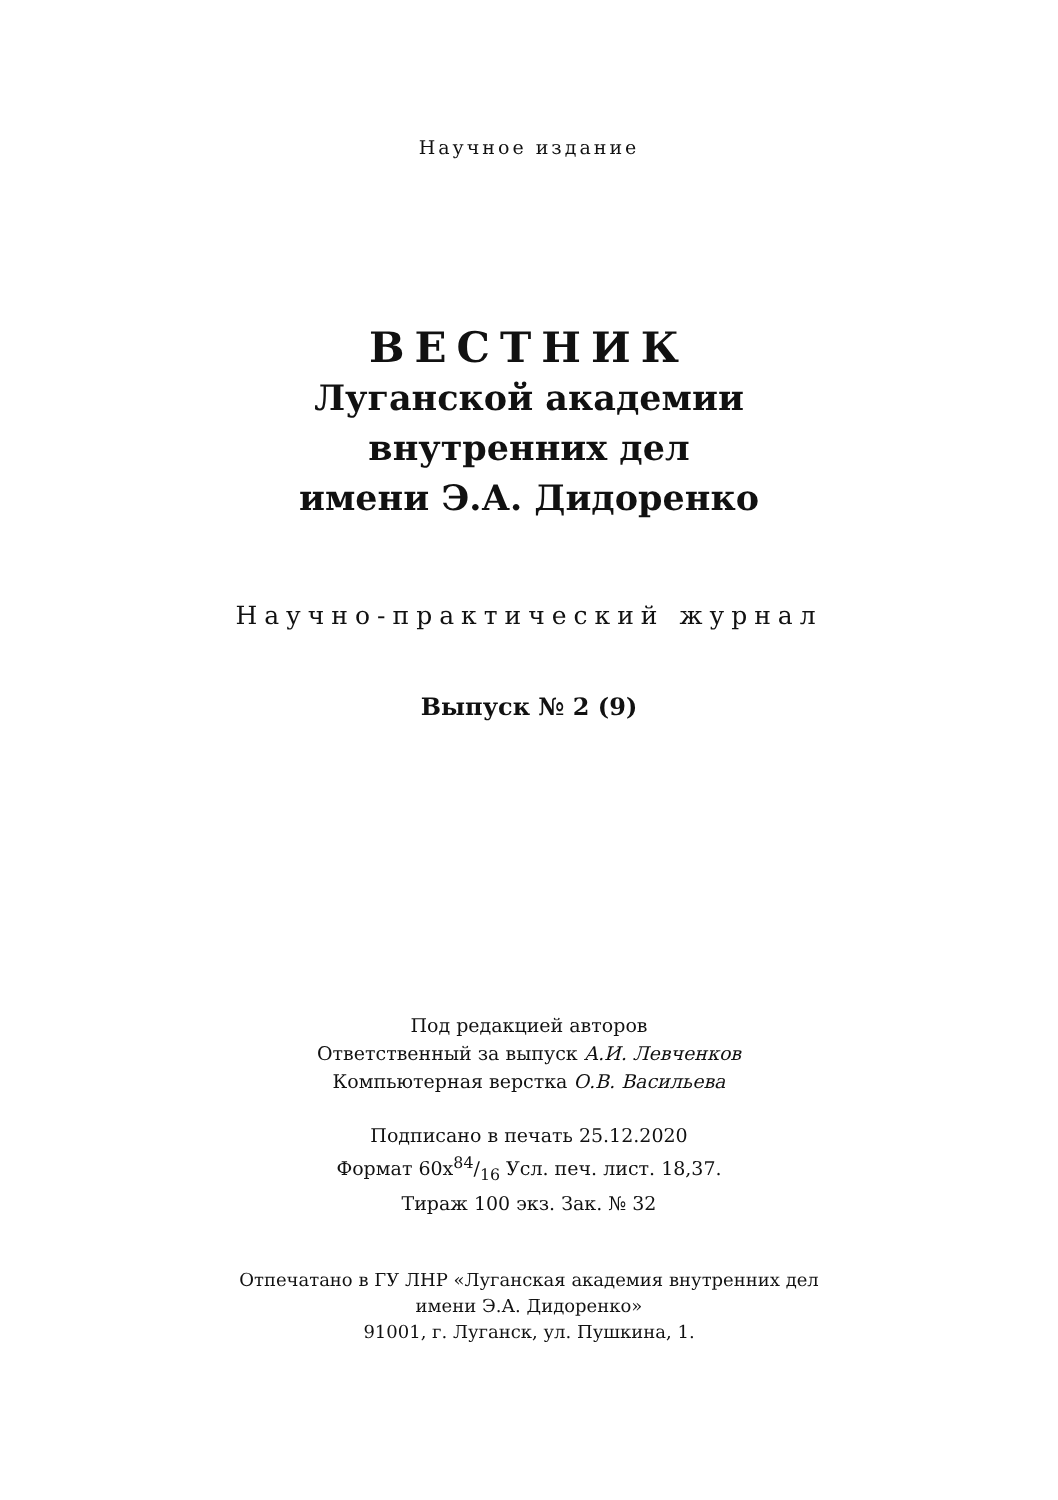Научное издание
ВЕСТНИК
Луганской академии
внутренних дел
имени Э.А. Дидоренко
Научно-практический журнал
Выпуск № 2 (9)
Под редакцией авторов
Ответственный за выпуск А.И. Левченков
Компьютерная верстка О.В. Васильева
Подписано в печать 25.12.2020
Формат 60х84/16 Усл. печ. лист. 18,37.
Тираж 100 экз. Зак. № 32
Отпечатано в ГУ ЛНР «Луганская академия внутренних дел
имени Э.А. Дидоренко»
91001, г. Луганск, ул. Пушкина, 1.